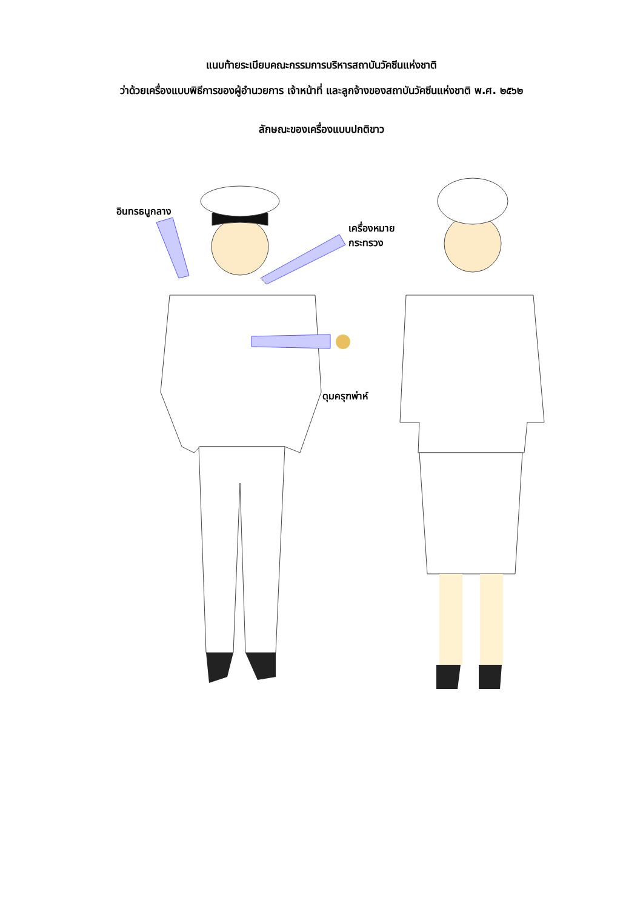แนบท้ายระเบียบคณะกรรมการบริหารสถาบันวัคซีนแห่งชาติ
ว่าด้วยเครื่องแบบพิธีการของผู้อำนวยการ เจ้าหน้าที่ และลูกจ้างของสถาบันวัคซีนแห่งชาติ พ.ศ. ๒๕๖๒
ลักษณะของเครื่องแบบปกติขาว
อินทรธนูกลาง
เครื่องหมาย
กระทรวง
ดุมครุฑพ่าห์